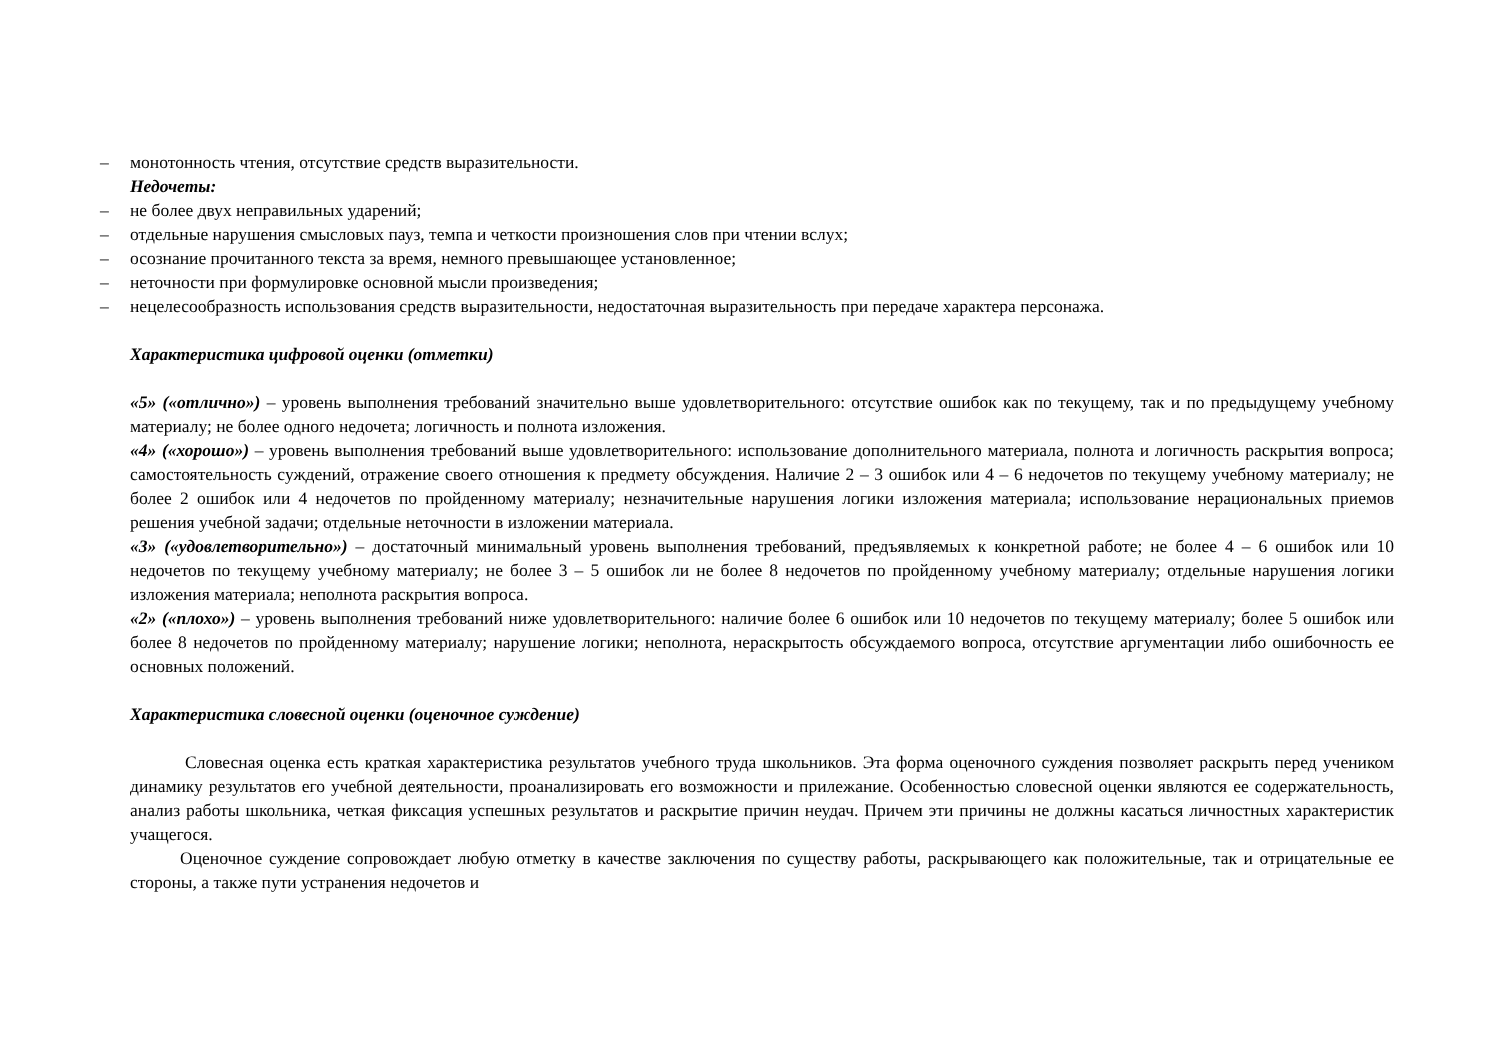– монотонность чтения, отсутствие средств выразительности.
Недочеты:
– не более двух неправильных ударений;
– отдельные нарушения смысловых пауз, темпа и четкости произношения слов при чтении вслух;
– осознание прочитанного текста за время, немного превышающее установленное;
– неточности при формулировке основной мысли произведения;
– нецелесообразность использования средств выразительности, недостаточная выразительность при передаче характера персонажа.
Характеристика цифровой оценки (отметки)
«5» («отлично») – уровень выполнения требований значительно выше удовлетворительного: отсутствие ошибок как по текущему, так и по предыдущему учебному материалу; не более одного недочета; логичность и полнота изложения.
«4» («хорошо») – уровень выполнения требований выше удовлетворительного: использование дополнительного материала, полнота и логичность раскрытия вопроса; самостоятельность суждений, отражение своего отношения к предмету обсуждения. Наличие 2 – 3 ошибок или 4 – 6 недочетов по текущему учебному материалу; не более 2 ошибок или 4 недочетов по пройденному материалу; незначительные нарушения логики изложения материала; использование нерациональных приемов решения учебной задачи; отдельные неточности в изложении материала.
«3» («удовлетворительно») – достаточный минимальный уровень выполнения требований, предъявляемых к конкретной работе; не более 4 – 6 ошибок или 10 недочетов по текущему учебному материалу; не более 3 – 5 ошибок ли не более 8 недочетов по пройденному учебному материалу; отдельные нарушения логики изложения материала; неполнота раскрытия вопроса.
«2» («плохо») – уровень выполнения требований ниже удовлетворительного: наличие более 6 ошибок или 10 недочетов по текущему материалу; более 5 ошибок или более 8 недочетов по пройденному материалу; нарушение логики; неполнота, нераскрытость обсуждаемого вопроса, отсутствие аргументации либо ошибочность ее основных положений.
Характеристика словесной оценки (оценочное суждение)
Словесная оценка есть краткая характеристика результатов учебного труда школьников. Эта форма оценочного суждения позволяет раскрыть перед учеником динамику результатов его учебной деятельности, проанализировать его возможности и прилежание. Особенностью словесной оценки являются ее содержательность, анализ работы школьника, четкая фиксация успешных результатов и раскрытие причин неудач. Причем эти причины не должны касаться личностных характеристик учащегося.
Оценочное суждение сопровождает любую отметку в качестве заключения по существу работы, раскрывающего как положительные, так и отрицательные ее стороны, а также пути устранения недочетов и